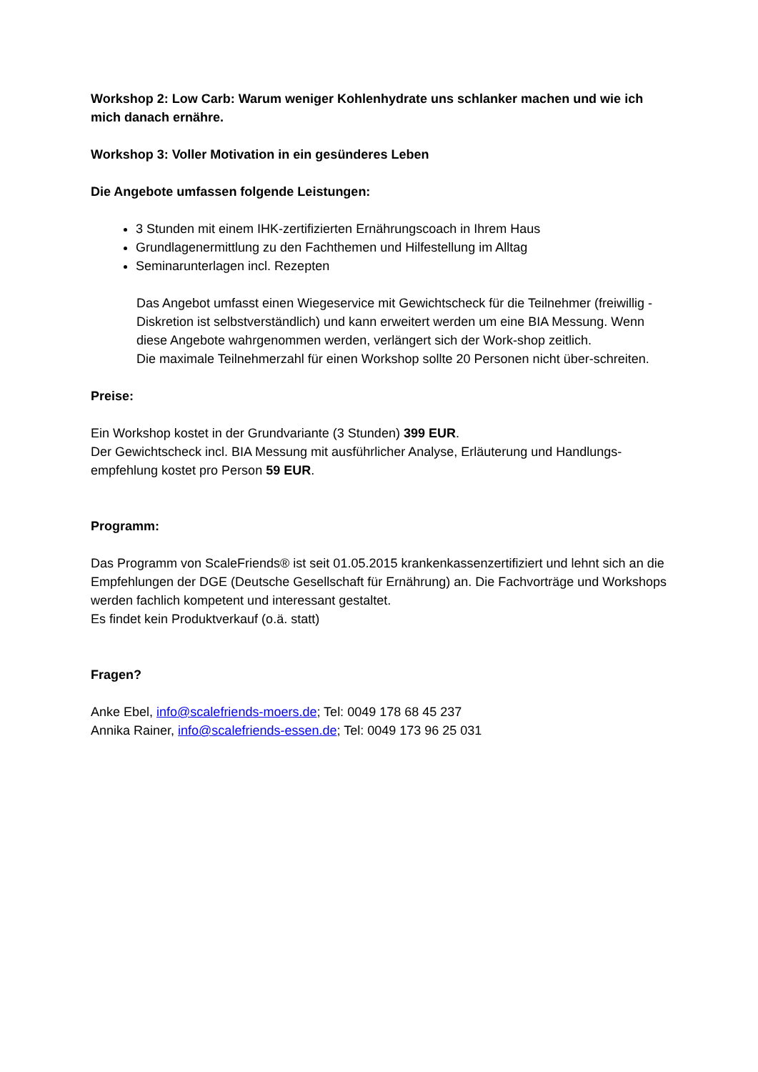Workshop 2: Low Carb: Warum weniger Kohlenhydrate uns schlanker machen und wie ich mich danach ernähre.
Workshop 3: Voller Motivation in ein gesünderes Leben
Die Angebote umfassen folgende Leistungen:
3 Stunden mit einem IHK-zertifizierten Ernährungscoach in Ihrem Haus
Grundlagenermittlung zu den Fachthemen und Hilfestellung im Alltag
Seminarunterlagen incl. Rezepten
Das Angebot umfasst einen Wiegeservice mit Gewichtscheck für die Teilnehmer (freiwillig - Diskretion ist selbstverständlich) und kann erweitert werden um eine BIA Messung. Wenn diese Angebote wahrgenommen werden, verlängert sich der Work-shop zeitlich.
Die maximale Teilnehmerzahl für einen Workshop sollte 20 Personen nicht über-schreiten.
Preise:
Ein Workshop kostet in der Grundvariante (3 Stunden) 399 EUR.
Der Gewichtscheck incl. BIA Messung mit ausführlicher Analyse, Erläuterung und Handlungs-empfehlung kostet pro Person 59 EUR.
Programm:
Das Programm von ScaleFriends® ist seit 01.05.2015 krankenkassenzertifiziert und lehnt sich an die Empfehlungen der DGE (Deutsche Gesellschaft für Ernährung) an. Die Fachvorträge und Workshops werden fachlich kompetent und interessant gestaltet.
Es findet kein Produktverkauf (o.ä. statt)
Fragen?
Anke Ebel, info@scalefriends-moers.de; Tel: 0049 178 68 45 237
Annika Rainer, info@scalefriends-essen.de; Tel: 0049 173 96 25 031